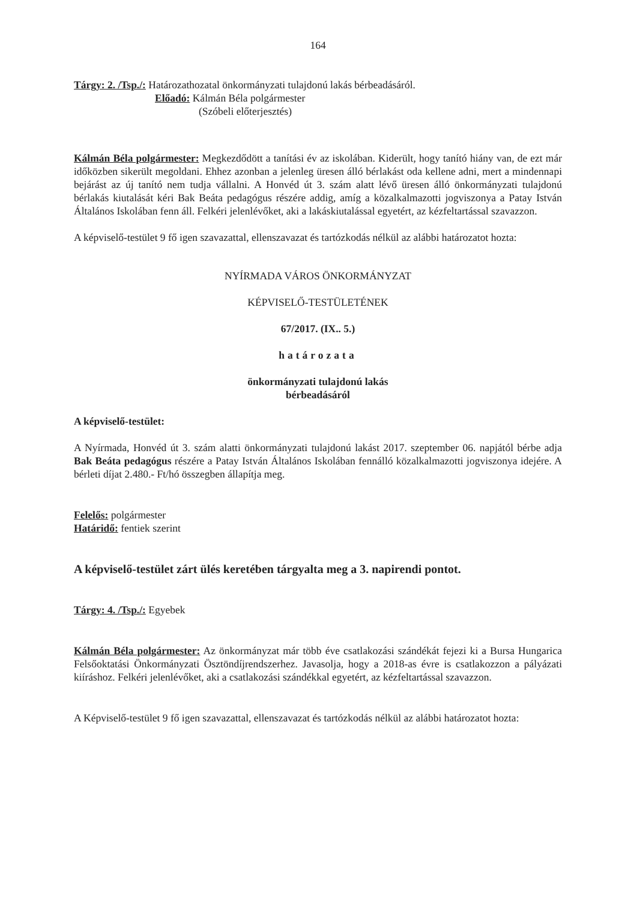164
Tárgy: 2. /Tsp./: Határozathozatal önkormányzati tulajdonú lakás bérbeadásáról.
Előadó: Kálmán Béla polgármester
(Szóbeli előterjesztés)
Kálmán Béla polgármester: Megkezdődött a tanítási év az iskolában. Kiderült, hogy tanító hiány van, de ezt már időközben sikerült megoldani. Ehhez azonban a jelenleg üresen álló bérlakást oda kellene adni, mert a mindennapi bejárást az új tanító nem tudja vállalni. A Honvéd út 3. szám alatt lévő üresen álló önkormányzati tulajdonú bérlakás kiutalását kéri Bak Beáta pedagógus részére addig, amíg a közalkalmazotti jogviszonya a Patay István Általános Iskolában fenn áll. Felkéri jelenlévőket, aki a lakáskiutalással egyetért, az kézfeltartással szavazzon.
A képviselő-testület 9 fő igen szavazattal, ellenszavazat és tartózkodás nélkül az alábbi határozatot hozta:
NYÍRMADA VÁROS ÖNKORMÁNYZAT
KÉPVISELŐ-TESTÜLETÉNEK
67/2017. (IX.. 5.)
határozata
önkormányzati tulajdonú lakás
bérbeadásáról
A képviselő-testület:
A Nyírmada, Honvéd út 3. szám alatti önkormányzati tulajdonú lakást 2017. szeptember 06. napjától bérbe adja Bak Beáta pedagógus részére a Patay István Általános Iskolában fennálló közalkalmazotti jogviszonya idejére. A bérleti díjat 2.480.- Ft/hó összegben állapítja meg.
Felelős: polgármester
Határidő: fentiek szerint
A képviselő-testület zárt ülés keretében tárgyalta meg a 3. napirendi pontot.
Tárgy: 4. /Tsp./: Egyebek
Kálmán Béla polgármester: Az önkormányzat már több éve csatlakozási szándékát fejezi ki a Bursa Hungarica Felsőoktatási Önkormányzati Ösztöndíjrendszerhez. Javasolja, hogy a 2018-as évre is csatlakozzon a pályázati kiíráshoz. Felkéri jelenlévőket, aki a csatlakozási szándékkal egyetért, az kézfeltartással szavazzon.
A Képviselő-testület 9 fő igen szavazattal, ellenszavazat és tartózkodás nélkül az alábbi határozatot hozta: